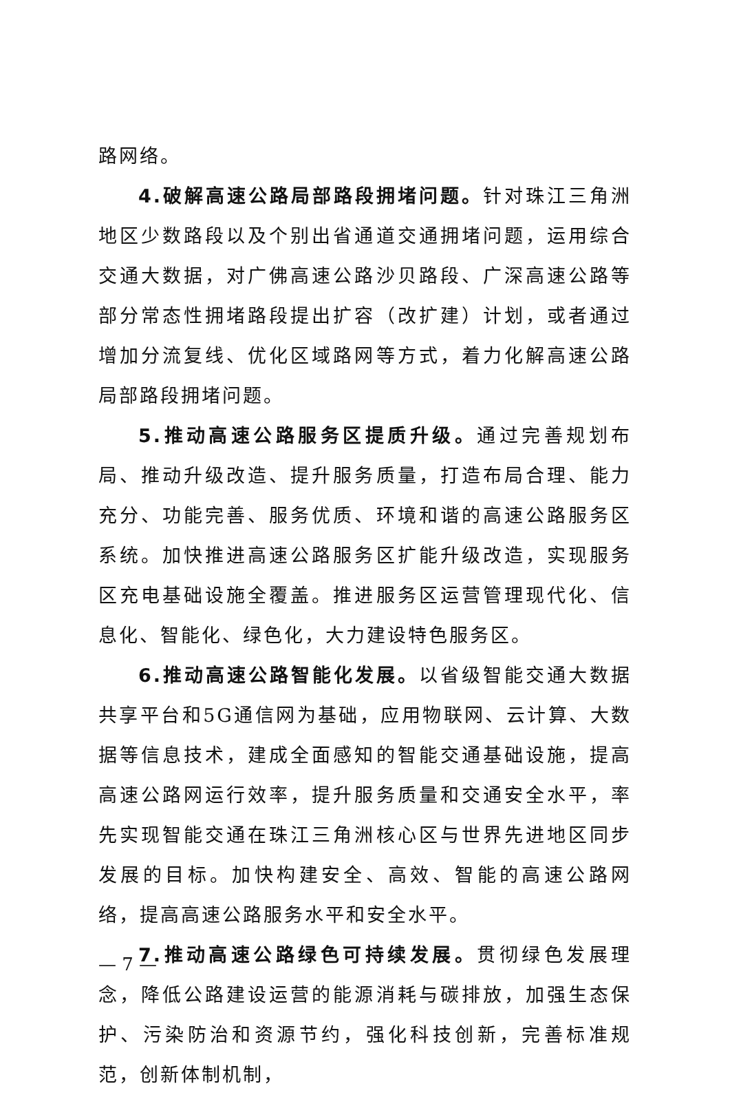路网络。
4.破解高速公路局部路段拥堵问题。针对珠江三角洲地区少数路段以及个别出省通道交通拥堵问题，运用综合交通大数据，对广佛高速公路沙贝路段、广深高速公路等部分常态性拥堵路段提出扩容（改扩建）计划，或者通过增加分流复线、优化区域路网等方式，着力化解高速公路局部路段拥堵问题。
5.推动高速公路服务区提质升级。通过完善规划布局、推动升级改造、提升服务质量，打造布局合理、能力充分、功能完善、服务优质、环境和谐的高速公路服务区系统。加快推进高速公路服务区扩能升级改造，实现服务区充电基础设施全覆盖。推进服务区运营管理现代化、信息化、智能化、绿色化，大力建设特色服务区。
6.推动高速公路智能化发展。以省级智能交通大数据共享平台和5G通信网为基础，应用物联网、云计算、大数据等信息技术，建成全面感知的智能交通基础设施，提高高速公路网运行效率，提升服务质量和交通安全水平，率先实现智能交通在珠江三角洲核心区与世界先进地区同步发展的目标。加快构建安全、高效、智能的高速公路网络，提高高速公路服务水平和安全水平。
7.推动高速公路绿色可持续发展。贯彻绿色发展理念，降低公路建设运营的能源消耗与碳排放，加强生态保护、污染防治和资源节约，强化科技创新，完善标准规范，创新体制机制，
— 7 —